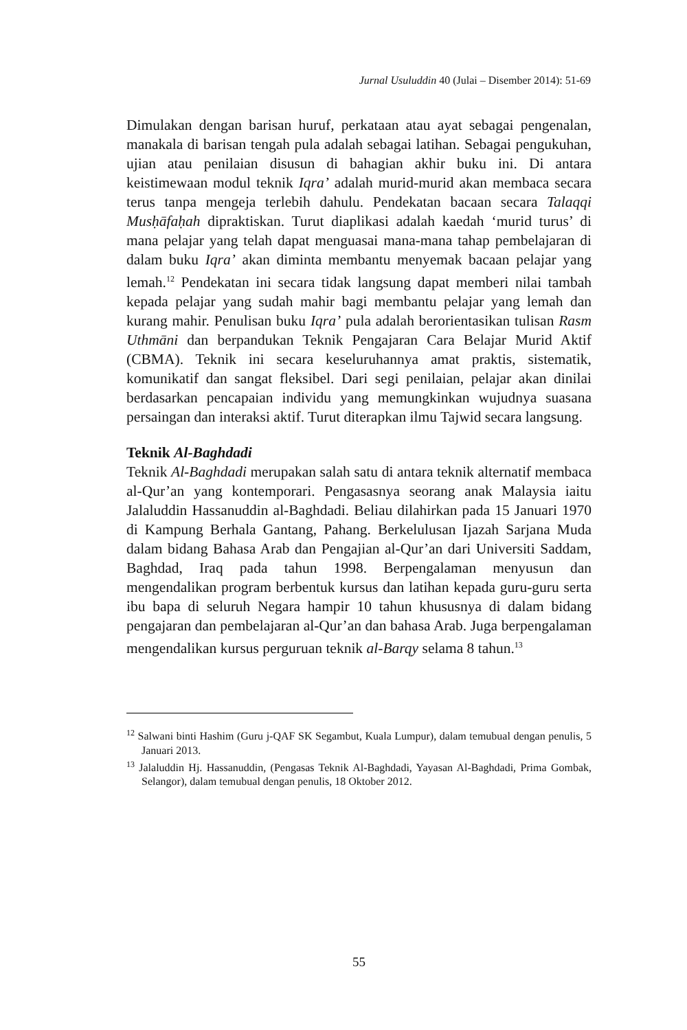Jurnal Usuluddin 40 (Julai – Disember 2014): 51-69
Dimulakan dengan barisan huruf, perkataan atau ayat sebagai pengenalan, manakala di barisan tengah pula adalah sebagai latihan. Sebagai pengukuhan, ujian atau penilaian disusun di bahagian akhir buku ini. Di antara keistimewaan modul teknik Iqra’ adalah murid-murid akan membaca secara terus tanpa mengeja terlebih dahulu. Pendekatan bacaan secara Talaqqi Musḥāfaḥah dipraktiskan. Turut diaplikasi adalah kaedah ‘murid turus’ di mana pelajar yang telah dapat menguasai mana-mana tahap pembelajaran di dalam buku Iqra’ akan diminta membantu menyemak bacaan pelajar yang lemah.<sup>12</sup> Pendekatan ini secara tidak langsung dapat memberi nilai tambah kepada pelajar yang sudah mahir bagi membantu pelajar yang lemah dan kurang mahir. Penulisan buku Iqra’ pula adalah berorientasikan tulisan Rasm Uthmāni dan berpandukan Teknik Pengajaran Cara Belajar Murid Aktif (CBMA). Teknik ini secara keseluruhannya amat praktis, sistematik, komunikatif dan sangat fleksibel. Dari segi penilaian, pelajar akan dinilai berdasarkan pencapaian individu yang memungkinkan wujudnya suasana persaingan dan interaksi aktif. Turut diterapkan ilmu Tajwid secara langsung.
Teknik Al-Baghdadi
Teknik Al-Baghdadi merupakan salah satu di antara teknik alternatif membaca al-Qur’an yang kontemporari. Pengasasnya seorang anak Malaysia iaitu Jalaluddin Hassanuddin al-Baghdadi. Beliau dilahirkan pada 15 Januari 1970 di Kampung Berhala Gantang, Pahang. Berkelulusan Ijazah Sarjana Muda dalam bidang Bahasa Arab dan Pengajian al-Qur’an dari Universiti Saddam, Baghdad, Iraq pada tahun 1998. Berpengalaman menyusun dan mengendalikan program berbentuk kursus dan latihan kepada guru-guru serta ibu bapa di seluruh Negara hampir 10 tahun khususnya di dalam bidang pengajaran dan pembelajaran al-Qur’an dan bahasa Arab. Juga berpengalaman mengendalikan kursus perguruan teknik al-Barqy selama 8 tahun.<sup>13</sup>
<sup>12</sup> Salwani binti Hashim (Guru j-QAF SK Segambut, Kuala Lumpur), dalam temubual dengan penulis, 5 Januari 2013.
<sup>13</sup> Jalaluddin Hj. Hassanuddin, (Pengasas Teknik Al-Baghdadi, Yayasan Al-Baghdadi, Prima Gombak, Selangor), dalam temubual dengan penulis, 18 Oktober 2012.
55